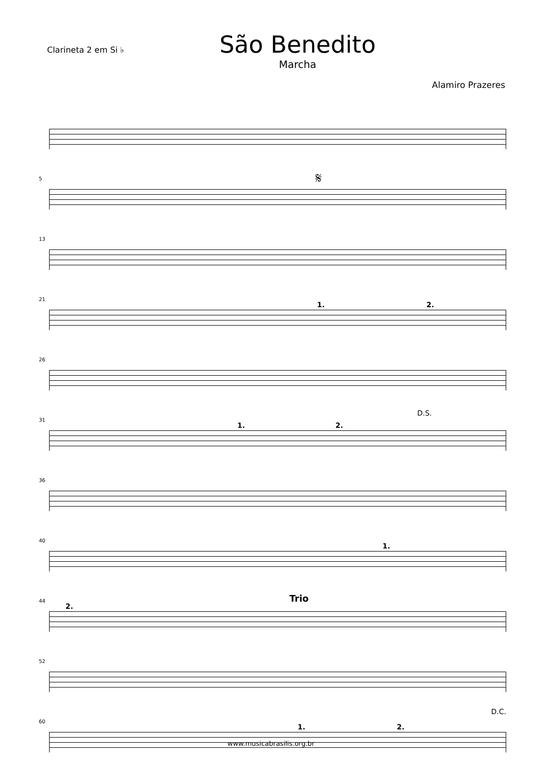Clarineta 2 em Si ♭
São Benedito
Marcha
Alamiro Prazeres
5 𝄋
13
21
1. 2.
26
31
1. 2.
D.S.
36
40
1.
44
2.
Trio
52
D.C.
60
1. 2.
www.musicabrasilis.org.br